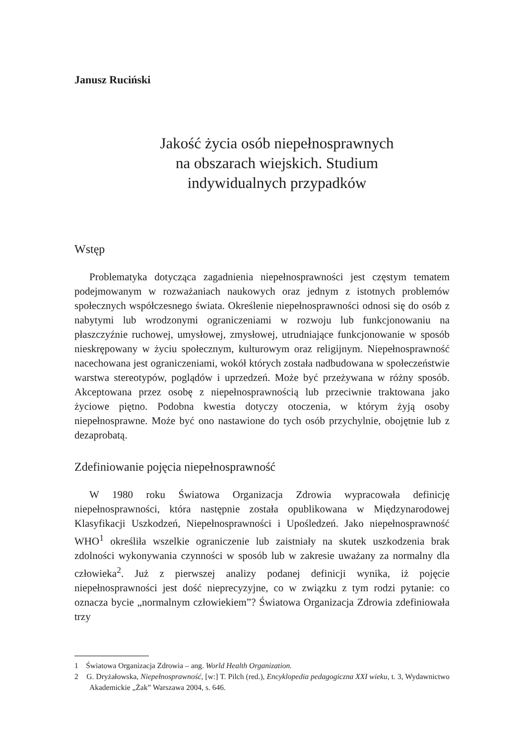Janusz Ruciński
Jakość życia osób niepełnosprawnych
na obszarach wiejskich. Studium
indywidualnych przypadków
Wstęp
Problematyka dotycząca zagadnienia niepełnosprawności jest częstym tematem podejmowanym w rozważaniach naukowych oraz jednym z istotnych problemów społecznych współczesnego świata. Określenie niepełnosprawności odnosi się do osób z nabytymi lub wrodzonymi ograniczeniami w rozwoju lub funkcjonowaniu na płaszczyźnie ruchowej, umysłowej, zmysłowej, utrudniające funkcjonowanie w sposób nieskrępowany w życiu społecznym, kulturowym oraz religijnym. Niepełnosprawność nacechowana jest ograniczeniami, wokół których została nadbudowana w społeczeństwie warstwa stereotypów, poglądów i uprzedzeń. Może być przeżywana w różny sposób. Akceptowana przez osobę z niepełnosprawnością lub przeciwnie traktowana jako życiowe piętno. Podobna kwestia dotyczy otoczenia, w którym żyją osoby niepełnosprawne. Może być ono nastawione do tych osób przychylnie, obojętnie lub z dezaprobatą.
Zdefiniowanie pojęcia niepełnosprawność
W 1980 roku Światowa Organizacja Zdrowia wypracowała definicję niepełnosprawności, która następnie została opublikowana w Międzynarodowej Klasyfikacji Uszkodzeń, Niepełnosprawności i Upośledzeń. Jako niepełnosprawność WHO<sup>1</sup> określiła wszelkie ograniczenie lub zaistniały na skutek uszkodzenia brak zdolności wykonywania czynności w sposób lub w zakresie uważany za normalny dla człowieka<sup>2</sup>. Już z pierwszej analizy podanej definicji wynika, iż pojęcie niepełnosprawności jest dość nieprecyzyjne, co w związku z tym rodzi pytanie: co oznacza bycie „normalnym człowiekiem”? Światowa Organizacja Zdrowia zdefiniowała trzy
1 Światowa Organizacja Zdrowia – ang. World Health Organization.
2 G. Dryżałowska, Niepełnosprawność, [w:] T. Pilch (red.), Encyklopedia pedagogiczna XXI wieku, t. 3, Wydawnictwo Akademickie „Żak” Warszawa 2004, s. 646.